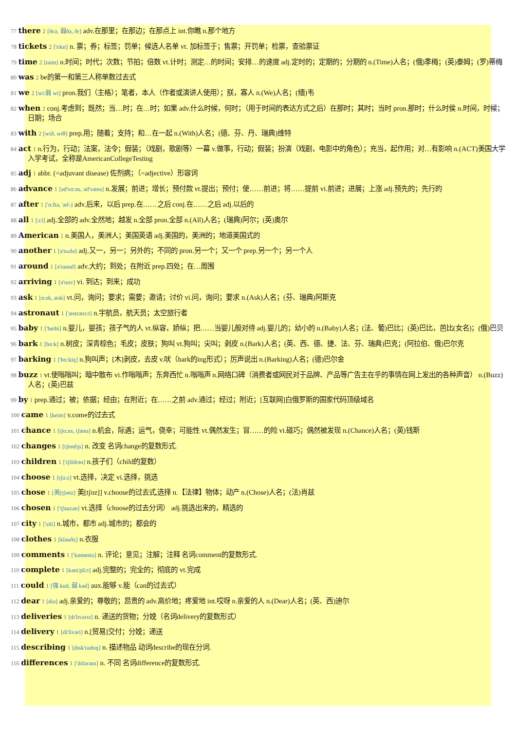77 there 2 [ðεə, 弱ðə, ðr] adv.在那里；在那边；在那点上 int.你瞧 n.那个地方
78 tickets 2 ['tɪkɪt] n. 票；券；标签；罚单；候选人名单 vt. 加标签于；售票；开罚单；检票，查验票证
79 time 2 [taim] n.时间；时代；次数；节拍；倍数 vt.计时；测定…的时间；安排…的速度 adj.定时的；定期的；分期的 n.(Time)人名；(俄)季梅；(英)泰姆；(罗)蒂梅
80 was 2 be的第一和第三人称单数过去式
81 we 2 [wi:弱 wi] pron.我们（主格）；笔者，本人（作者或演讲人使用）；朕，寡人 n.(We)人名；(缅)韦
82 when 2 conj.考虑到；既然；当…时；在…时；如果 adv.什么时候，何时；（用于时间的表达方式之后）在那时；其时；当时 pron.那时；什么时侯 n.时间，时候；日期；场合
83 with 2 [wið, wiθ] prep.用；随着；支持；和…在一起 n.(With)人名；(德、芬、丹、瑞典)维特
84 act 1 n.行为，行动；法案，法令；假装；（戏剧，歌剧等）一幕 v.做事，行动；假装；扮演（戏剧，电影中的角色）；充当，起作用；对…有影响 n.(ACT)美国大学入学考试，全称是AmericanCollegeTesting
85 adj 1 abbr. (=adjuvant disease) 佐剂病；（=adjective）形容词
86 advance 1 [əd'vɑ:ns, əd'væns] n.发展；前进；增长；预付款 vt.提出；预付；使……前进；将……提前 vi.前进；进展；上涨 adj.预先的；先行的
87 after 1 ['ɑ:ftə, 'æf-] adv.后来，以后 prep.在……之后 conj.在……之后 adj.以后的
88 all 1 [ɔ:l] adj.全部的 adv.全然地；越发 n.全部 pron.全部 n.(All)人名；(瑞典)阿尔；(英)奥尔
89 American 1 n.美国人，美洲人；美国英语 adj.美国的，美洲的；地道美国式的
90 another 1 [ə'nʌðə] adj.又一，另一；另外的；不同的 pron.另一个；又一个 prep.另一个；另一个人
91 around 1 [ə'raund] adv.大约；到处；在附近 prep.四处；在…周围
92 arriving 1 [ə'raɪv] vi. 到达；到来；成功
93 ask 1 [ɑ:sk, æsk] vt.问，询问；要求；需要；邀请；讨价 vi.问，询问；要求 n.(Ask)人名；(芬、瑞典)阿斯克
94 astronaut 1 ['æstrənɔ:t] n.宇航员，航天员；太空旅行者
95 baby 1 ['beibi] n.婴儿，婴孩；孩子气的人 vt.纵容，娇纵；把……当婴儿般对待 adj.婴儿的；幼小的 n.(Baby)人名；(法、葡)巴比；(英)巴比，芭比(女名)；(俄)巴贝
96 bark 1 [bɑ:k] n.树皮；深青棕色；毛皮；皮肤；狗叫 vt.狗叫；尖叫；剥皮 n.(Bark)人名；(英、西、德、捷、法、芬、瑞典)巴克；(阿拉伯、俄)巴尔克
97 barking 1 ['bɑ:kiŋ] n.狗叫声；[木]剥皮，去皮 v.吠（bark的ing形式）；厉声说出 n.(Barking)人名；(德)巴尔金
98 buzz 1 vt.使嗡嗡叫；暗中散布 vi.作嗡嗡声；东奔西忙 n.嗡嗡声 n.网络口碑（消费者或网民对于品牌、产品等广告主在乎的事情在网上发出的各种声音） n.(Buzz)人名；(英)巴兹
99 by 1 prep.通过；被；依据；经由；在附近；在……之前 adv.通过；经过；附近；[互联网]白俄罗斯的国家代码顶级域名
100 came 1 [keim] v.come的过去式
101 chance 1 [tʃɑ:ns, tʃæns] n.机会，际遇；运气，侥幸；可能性 vt.偶然发生；冒……的险 vi.碰巧；偶然被发现 n.(Chance)人名；(英)钱斯
102 changes 1 [tʃendʒs] n. 改变 名词change的复数形式.
103 children 1 ['tʃildrən] n.孩子们（child的复数）
104 choose 1 [tʃu:z] vt.选择，决定 vi.选择，挑选
105 chose 1 [英[tʃəʊz] 美[tʃoz]] v.choose的过去式,选择 n.【法律】物体；动产 n.(Chose)人名；(法)肖兹
106 chosen 1 ['tʃəuzən] vt.选择（choose的过去分词） adj.挑选出来的，精选的
107 city 1 ['siti] n.城市，都市 adj.城市的；都会的
108 clothes 1 [kləuðz] n.衣服
109 comments 1 ['kɒments] n. 评论；意见；注解；注释 名词comment的复数形式.
110 complete 1 [kəm'pli:t] adj.完整的；完全的；彻底的 vt.完成
111 could 1 [强 kud, 弱 kəd] aux.能够 v.能（can的过去式）
112 dear 1 [diə] adj.亲爱的；尊敬的；昂贵的 adv.高价地；疼爱地 int.哎呀 n.亲爱的人 n.(Dear)人名；(英、西)迪尔
113 deliveries 1 [dɪ'lɪvərɪz] n. 递送的货物；分娩（名词delivery的复数形式）
114 delivery 1 [di'livəri] n.[贸易]交付；分娩；递送
115 describing 1 [dɪsk'raɪbɪŋ] n. 描述物品 动词describe的现在分词.
116 differences 1 ['dɪfərəns] n. 不同 名词difference的复数形式.